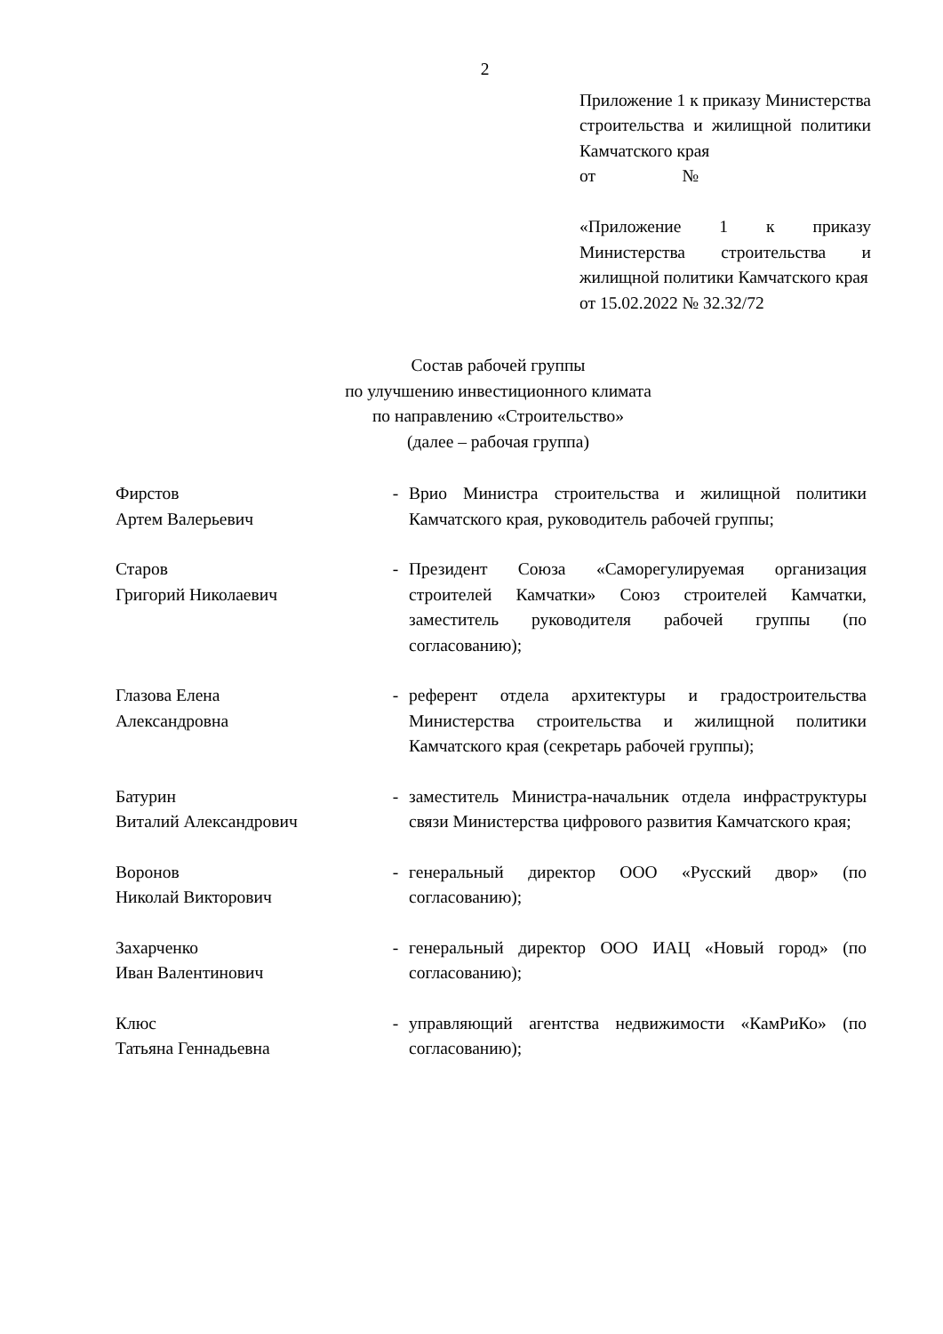2
Приложение 1 к приказу Министерства строительства и жилищной политики Камчатского края
от №
«Приложение 1 к приказу Министерства строительства и жилищной политики Камчатского края
от 15.02.2022 № 32.32/72
Состав рабочей группы
по улучшению инвестиционного климата
по направлению «Строительство»
(далее – рабочая группа)
| Фирстов Артем Валерьевич | - | Врио Министра строительства и жилищной политики Камчатского края, руководитель рабочей группы; |
| Старов Григорий Николаевич | - | Президент Союза «Саморегулируемая организация строителей Камчатки» Союз строителей Камчатки, заместитель руководителя рабочей группы (по согласованию); |
| Глазова Елена Александровна | - | референт отдела архитектуры и градостроительства Министерства строительства и жилищной политики Камчатского края (секретарь рабочей группы); |
| Батурин Виталий Александрович | - | заместитель Министра-начальник отдела инфраструктуры связи Министерства цифрового развития Камчатского края; |
| Воронов Николай Викторович | - | генеральный директор ООО «Русский двор» (по согласованию); |
| Захарченко Иван Валентинович | - | генеральный директор ООО ИАЦ «Новый город» (по согласованию); |
| Клюс Татьяна Геннадьевна | - | управляющий агентства недвижимости «КамРиКо» (по согласованию); |